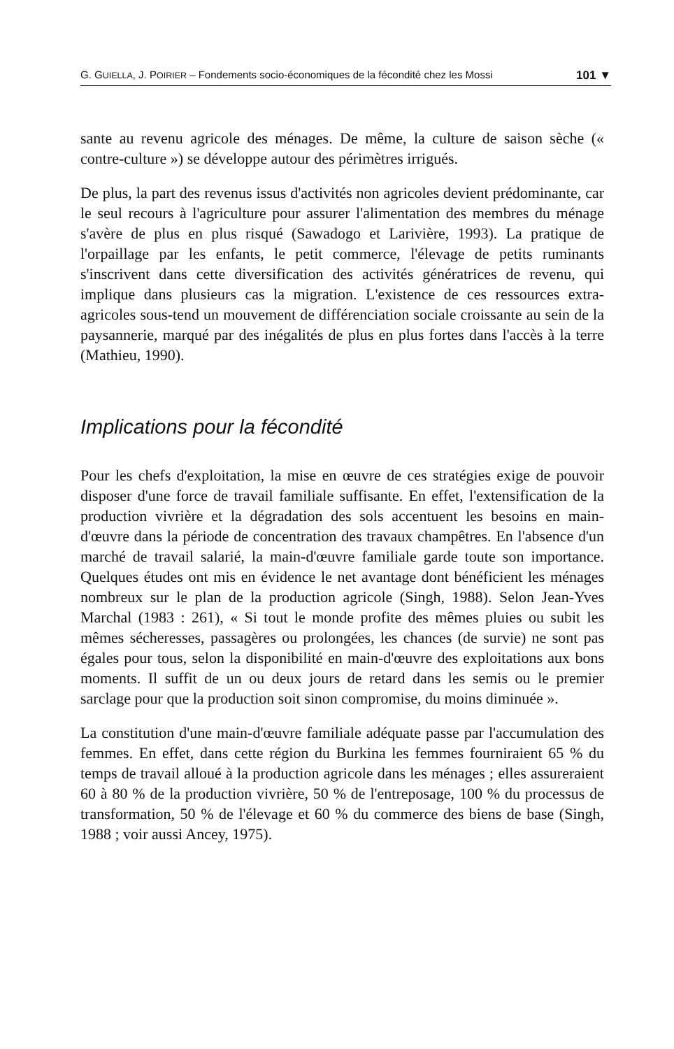G. GUIELLA, J. POIRIER – Fondements socio-économiques de la fécondité chez les Mossi 101 ▼
sante au revenu agricole des ménages. De même, la culture de saison sèche (« contre-culture ») se développe autour des périmètres irrigués.
De plus, la part des revenus issus d'activités non agricoles devient prédominante, car le seul recours à l'agriculture pour assurer l'alimentation des membres du ménage s'avère de plus en plus risqué (Sawadogo et Larivière, 1993). La pratique de l'orpaillage par les enfants, le petit commerce, l'élevage de petits ruminants s'inscrivent dans cette diversification des activités génératrices de revenu, qui implique dans plusieurs cas la migration. L'existence de ces ressources extra-agricoles sous-tend un mouvement de différenciation sociale croissante au sein de la paysannerie, marqué par des inégalités de plus en plus fortes dans l'accès à la terre (Mathieu, 1990).
Implications pour la fécondité
Pour les chefs d'exploitation, la mise en œuvre de ces stratégies exige de pouvoir disposer d'une force de travail familiale suffisante. En effet, l'extensification de la production vivrière et la dégradation des sols accentuent les besoins en main-d'œuvre dans la période de concentration des travaux champêtres. En l'absence d'un marché de travail salarié, la main-d'œuvre familiale garde toute son importance. Quelques études ont mis en évidence le net avantage dont bénéficient les ménages nombreux sur le plan de la production agricole (Singh, 1988). Selon Jean-Yves Marchal (1983 : 261), « Si tout le monde profite des mêmes pluies ou subit les mêmes sécheresses, passagères ou prolongées, les chances (de survie) ne sont pas égales pour tous, selon la disponibilité en main-d'œuvre des exploitations aux bons moments. Il suffit de un ou deux jours de retard dans les semis ou le premier sarclage pour que la production soit sinon compromise, du moins diminuée ».
La constitution d'une main-d'œuvre familiale adéquate passe par l'accumulation des femmes. En effet, dans cette région du Burkina les femmes fourniraient 65 % du temps de travail alloué à la production agricole dans les ménages ; elles assureraient 60 à 80 % de la production vivrière, 50 % de l'entreposage, 100 % du processus de transformation, 50 % de l'élevage et 60 % du commerce des biens de base (Singh, 1988 ; voir aussi Ancey, 1975).